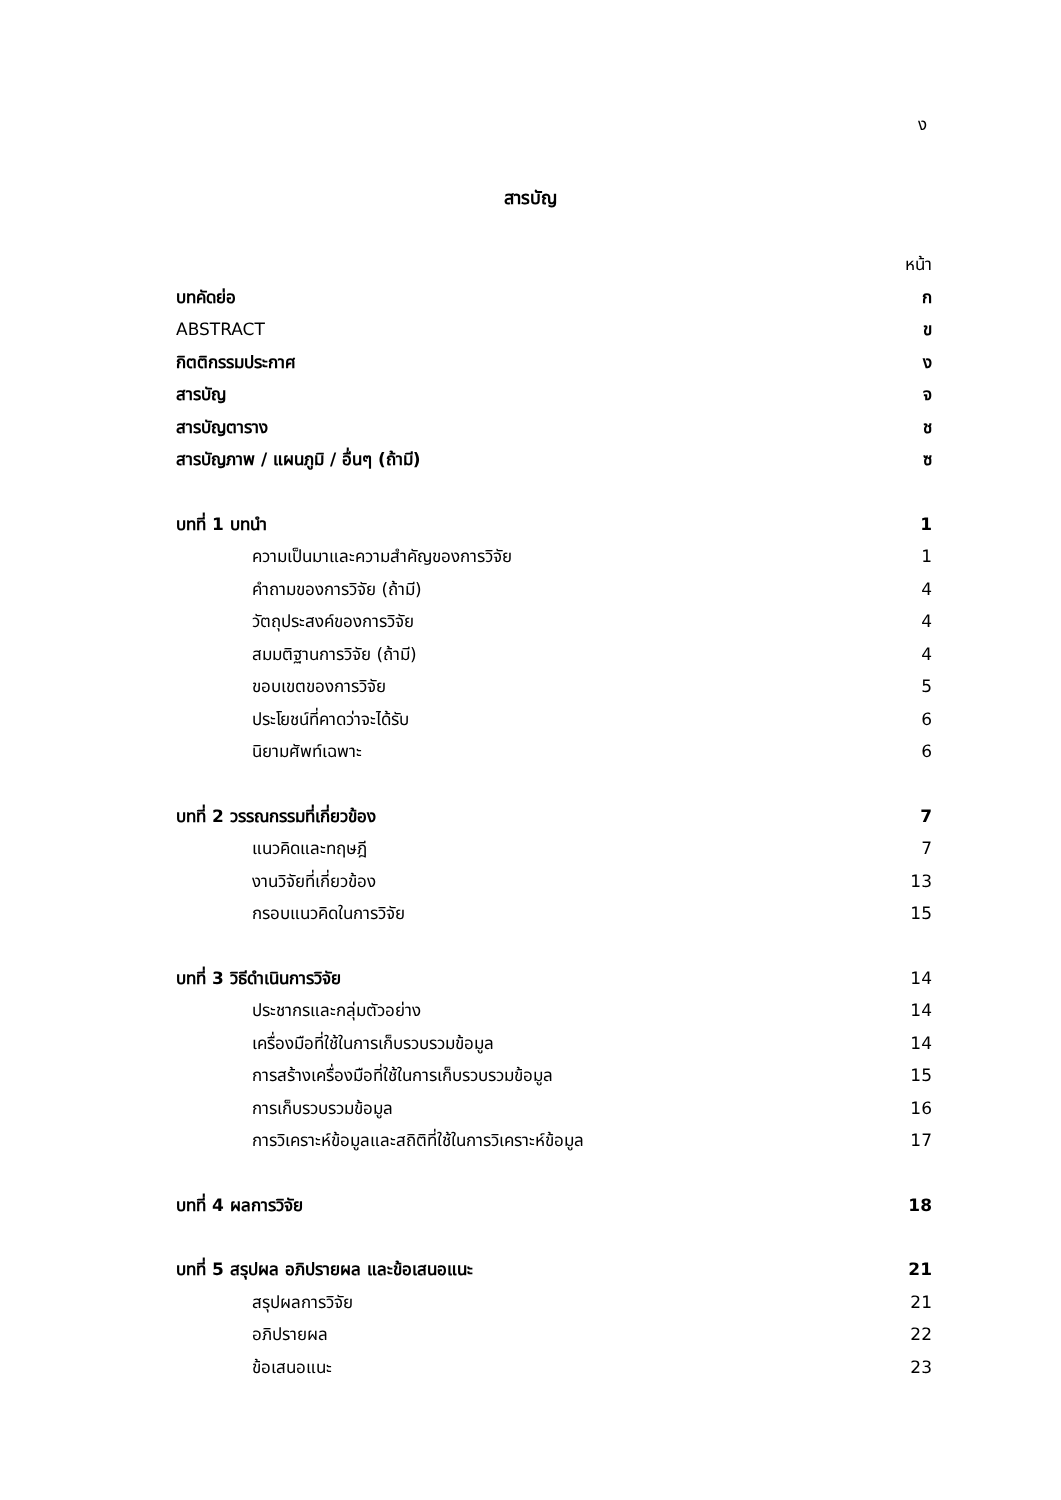ง
สารบัญ
หน้า
บทคัดย่อ ก
ABSTRACT ข
กิตติกรรมประกาศ ง
สารบัญ จ
สารบัญตาราง ช
สารบัญภาพ / แผนภูมิ / อื่นๆ (ถ้ามี) ซ
บทที่ 1 บทนำ 1
ความเป็นมาและความสำคัญของการวิจัย 1
คำถามของการวิจัย (ถ้ามี) 4
วัตถุประสงค์ของการวิจัย 4
สมมติฐานการวิจัย (ถ้ามี) 4
ขอบเขตของการวิจัย 5
ประโยชน์ที่คาดว่าจะได้รับ 6
นิยามศัพท์เฉพาะ 6
บทที่ 2 วรรณกรรมที่เกี่ยวข้อง 7
แนวคิดและทฤษฎี 7
งานวิจัยที่เกี่ยวข้อง 13
กรอบแนวคิดในการวิจัย 15
บทที่ 3 วิธีดำเนินการวิจัย 14
ประชากรและกลุ่มตัวอย่าง 14
เครื่องมือที่ใช้ในการเก็บรวบรวมข้อมูล 14
การสร้างเครื่องมือที่ใช้ในการเก็บรวบรวมข้อมูล 15
การเก็บรวบรวมข้อมูล 16
การวิเคราะห์ข้อมูลและสถิติที่ใช้ในการวิเคราะห์ข้อมูล 17
บทที่ 4 ผลการวิจัย 18
บทที่ 5 สรุปผล อภิปรายผล และข้อเสนอแนะ 21
สรุปผลการวิจัย 21
อภิปรายผล 22
ข้อเสนอแนะ 23